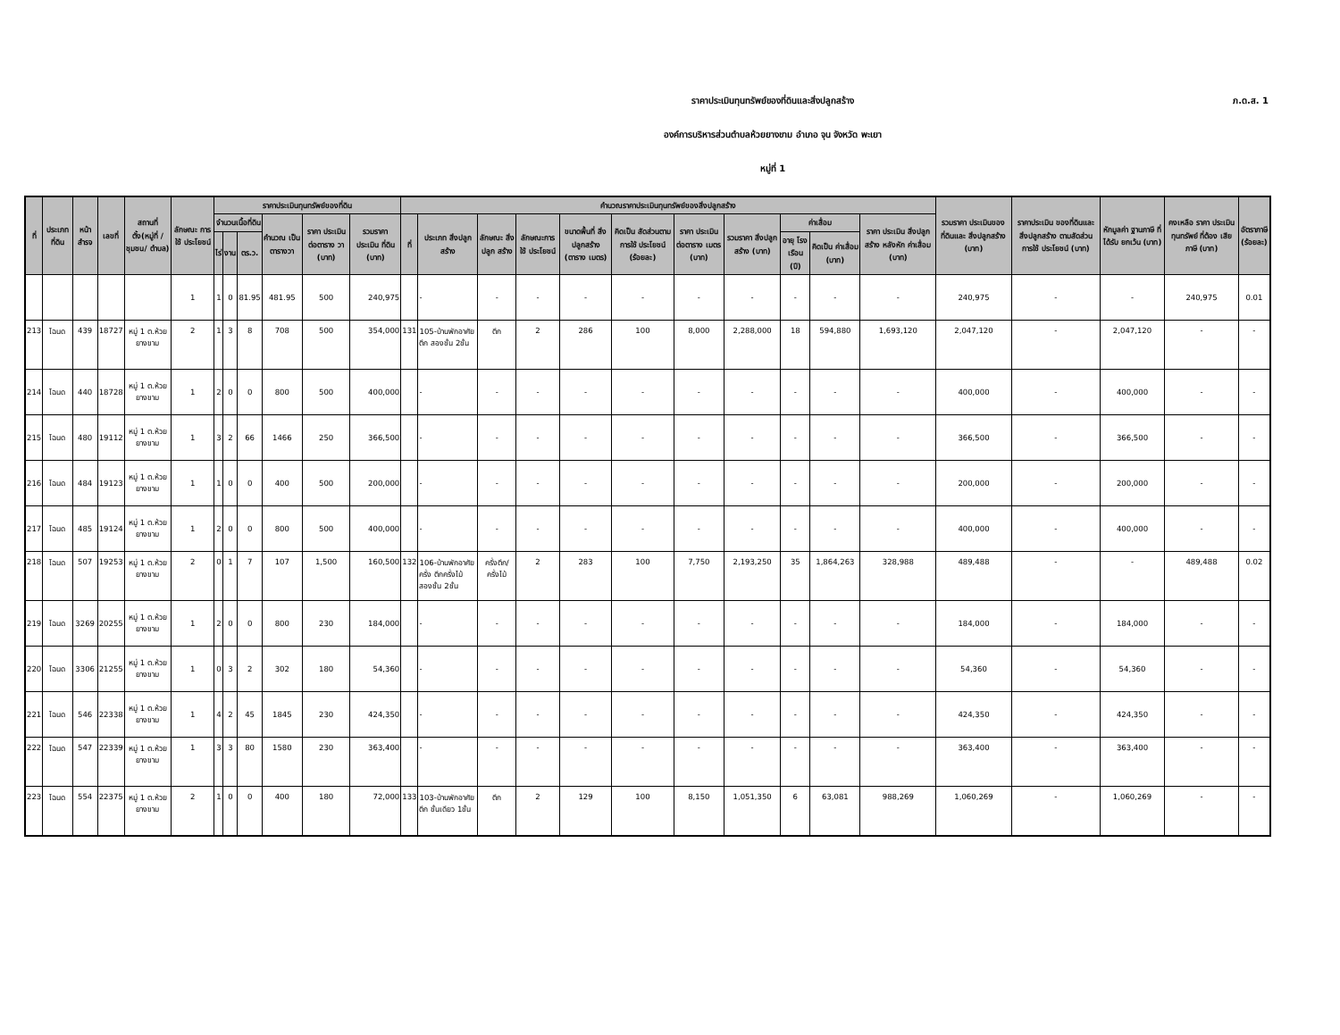ภ.ด.ส. 1
ราคาประเมินทุนทรัพย์ของที่ดินและสิ่งปลูกสร้าง
องค์การบริหารส่วนตำบลห้วยยางขาม อำเภอ จุน จังหวัด พะเยา
หมู่ที่ 1
| ที่ | ประเภท ที่ดิน | หน้า สำรจ | เลขที่ | สถานที่ ตั้ง(หมู่ที่ /ชุมชน/ ตำบล) | ลักษณะ การใช้ ประโยชน์ | ราคาประเมินทุนทรัพย์ของที่ดิน | | | | | | คำนวณราคาประเมินทุนทรัพย์ของสิ่งปลูกสร้าง | | | | | | | | | | | รวมราคา ประเมินของ ที่ดินและ สิ่งปลูกสร้าง (บาท) | ราคาประเมิน ของที่ดินและ สิ่งปลูกสร้าง ตามสัดส่วน การใช้ ประโยชน์ (บาท) | หักมูลค่า ฐานภาษี ที่ได้รับ ยกเว้น (บาท) | คงเหลือ ราคา ประเมิน ทุนทรัพย์ ที่ต้อง เสียภาษี (บาท) | อัตราภาษี (ร้อยละ) |
| --- | --- | --- | --- | --- | --- | --- | --- | --- | --- | --- | --- | --- | --- | --- | --- | --- | --- | --- | --- | --- | --- | --- | --- | --- | --- | --- | --- |
| | | | | | | จำนวนเนื้อที่ดิน | | | คำนวณ เป็น ตารางวา | ราคา ประเมิน ต่อตาราง วา (บาท) | รวมราคา ประเมิน ที่ดิน (บาท) | ที่ | ประเภท สิ่งปลูกสร้าง | ลักษณะ สิ่งปลูก สร้าง | ลักษณะการ ใช้ ประโยชน์ | ขนาดพื้นที่ สิ่งปลูกสร้าง (ตาราง เมตร) | คิดเป็น สัดส่วนตาม การใช้ ประโยชน์ (ร้อยละ) | ราคา ประเมิน ต่อตาราง เมตร (บาท) | รวมราคา สิ่งปลูก สร้าง (บาท) | ค่าเสื่อม | | ราคา ประเมิน สิ่งปลูก สร้าง หลังหัก ค่าเสื่อม (บาท) | | | | | |
| | | | | | | ไร่ | งาน | ตร.ว. | | | | | | | | | | | | อายุ โรงเรือน (ปี) | คิดเป็น ค่าเสื่อม (บาท) | | | | | | |
| | | | | | 1 | 1 | 0 | 81.95 | 481.95 | 500 | 240,975 | | - | - | - | - | - | - | - | - | - | - | 240,975 | - | - | 240,975 | 0.01 |
| 213 | โฉนด | 439 | 18727 | หมู่ 1 ต.ห้วยยางขาม | 2 | 1 | 3 | 8 | 708 | 500 | 354,000 | 131 | 105-บ้านพักอาศัยตึก สองชั้น 2ชั้น | ตึก | 2 | 286 | 100 | 8,000 | 2,288,000 | 18 | 594,880 | 1,693,120 | 2,047,120 | - | 2,047,120 | - | - |
| 214 | โฉนด | 440 | 18728 | หมู่ 1 ต.ห้วยยางขาม | 1 | 2 | 0 | 0 | 800 | 500 | 400,000 | | - | - | - | - | - | - | - | - | - | - | 400,000 | - | 400,000 | - | - |
| 215 | โฉนด | 480 | 19112 | หมู่ 1 ต.ห้วยยางขาม | 1 | 3 | 2 | 66 | 1466 | 250 | 366,500 | | - | - | - | - | - | - | - | - | - | - | 366,500 | - | 366,500 | - | - |
| 216 | โฉนด | 484 | 19123 | หมู่ 1 ต.ห้วยยางขาม | 1 | 1 | 0 | 0 | 400 | 500 | 200,000 | | - | - | - | - | - | - | - | - | - | - | 200,000 | - | 200,000 | - | - |
| 217 | โฉนด | 485 | 19124 | หมู่ 1 ต.ห้วยยางขาม | 1 | 2 | 0 | 0 | 800 | 500 | 400,000 | | - | - | - | - | - | - | - | - | - | - | 400,000 | - | 400,000 | - | - |
| 218 | โฉนด | 507 | 19253 | หมู่ 1 ต.ห้วยยางขาม | 2 | 0 | 1 | 7 | 107 | 1,500 | 160,500 | 132 | 106-บ้านพักอาศัยครึ่ง ตึกครึ่งไม้สองชั้น 2ชั้น | ครึ่งตึก/ ครึ่งไม้ | 2 | 283 | 100 | 7,750 | 2,193,250 | 35 | 1,864,263 | 328,988 | 489,488 | - | - | 489,488 | 0.02 |
| 219 | โฉนด | 3269 | 20255 | หมู่ 1 ต.ห้วยยางขาม | 1 | 2 | 0 | 0 | 800 | 230 | 184,000 | | - | - | - | - | - | - | - | - | - | - | 184,000 | - | 184,000 | - | - |
| 220 | โฉนด | 3306 | 21255 | หมู่ 1 ต.ห้วยยางขาม | 1 | 0 | 3 | 2 | 302 | 180 | 54,360 | | - | - | - | - | - | - | - | - | - | - | 54,360 | - | 54,360 | - | - |
| 221 | โฉนด | 546 | 22338 | หมู่ 1 ต.ห้วยยางขาม | 1 | 4 | 2 | 45 | 1845 | 230 | 424,350 | | - | - | - | - | - | - | - | - | - | - | 424,350 | - | 424,350 | - | - |
| 222 | โฉนด | 547 | 22339 | หมู่ 1 ต.ห้วยยางขาม | 1 | 3 | 3 | 80 | 1580 | 230 | 363,400 | | - | - | - | - | - | - | - | - | - | - | 363,400 | - | 363,400 | - | - |
| 223 | โฉนด | 554 | 22375 | หมู่ 1 ต.ห้วยยางขาม | 2 | 1 | 0 | 0 | 400 | 180 | 72,000 | 133 | 103-บ้านพักอาศัยตึก ชั้นเดียว 1ชั้น | ตึก | 2 | 129 | 100 | 8,150 | 1,051,350 | 6 | 63,081 | 988,269 | 1,060,269 | - | 1,060,269 | - | - |